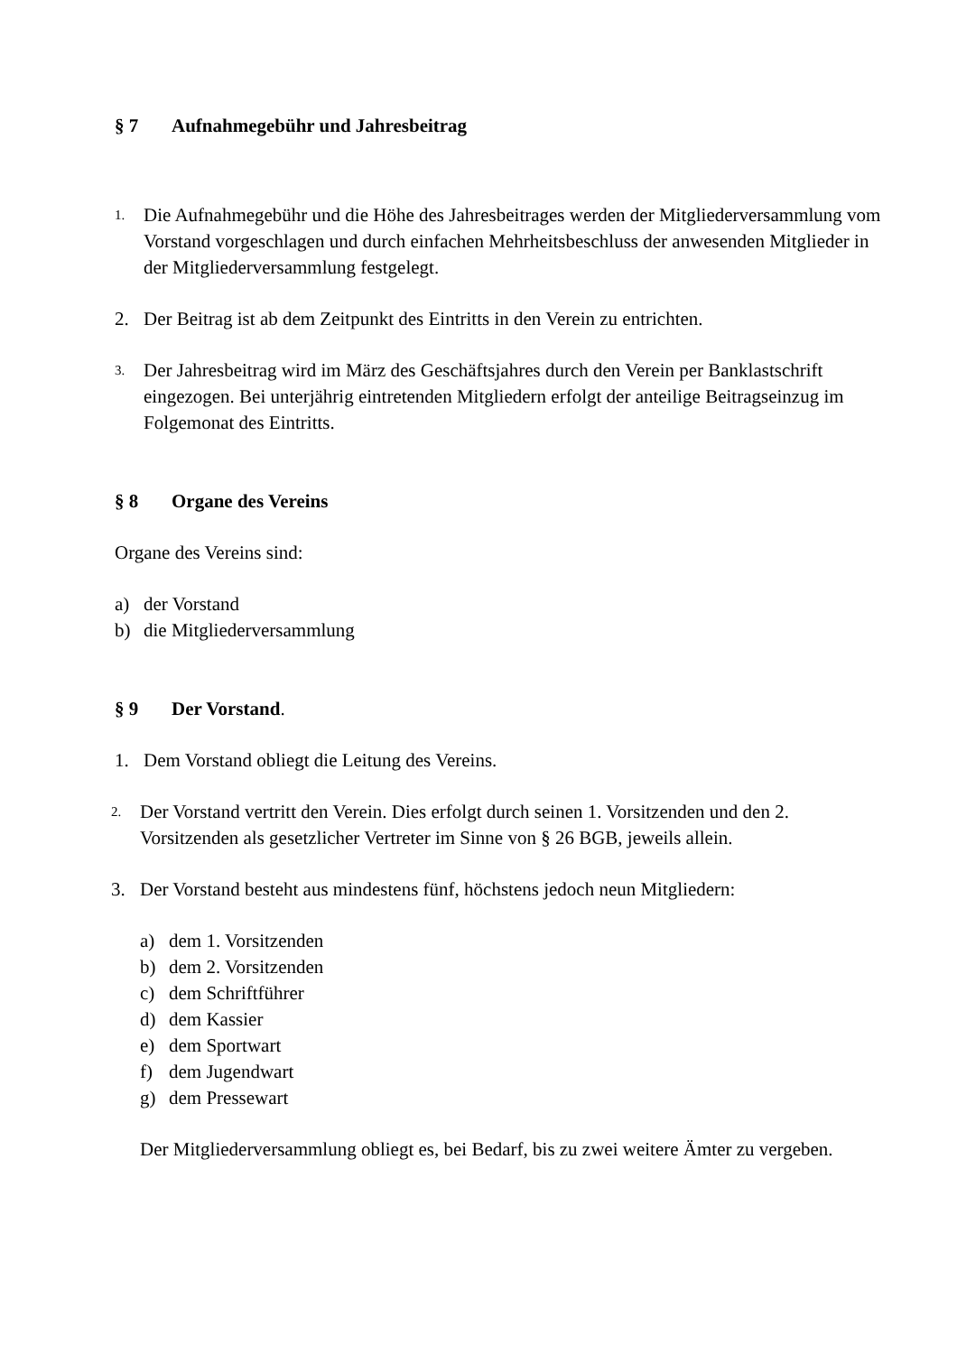§ 7 Aufnahmegebühr und Jahresbeitrag
1.
Die Aufnahmegebühr und die Höhe des Jahresbeitrages werden der Mitgliederversammlung vom Vorstand vorgeschlagen und durch einfachen Mehrheitsbeschluss der anwesenden Mitglieder in der Mitgliederversammlung festgelegt.
2. Der Beitrag ist ab dem Zeitpunkt des Eintritts in den Verein zu entrichten.
3.
Der Jahresbeitrag wird im März des Geschäftsjahres durch den Verein per Banklastschrift eingezogen. Bei unterjährig eintretenden Mitgliedern erfolgt der anteilige Beitragseinzug im Folgemonat des Eintritts.
§ 8 Organe des Vereins
Organe des Vereins sind:
a) der Vorstand
b) die Mitgliederversammlung
§ 9 Der Vorstand.
1. Dem Vorstand obliegt die Leitung des Vereins.
2.
Der Vorstand vertritt den Verein. Dies erfolgt durch seinen 1. Vorsitzenden und den 2. Vorsitzenden als gesetzlicher Vertreter im Sinne von § 26 BGB, jeweils allein.
3. Der Vorstand besteht aus mindestens fünf, höchstens jedoch neun Mitgliedern:
a) dem 1. Vorsitzenden
b) dem 2. Vorsitzenden
c) dem Schriftführer
d) dem Kassier
e) dem Sportwart
f) dem Jugendwart
g) dem Pressewart
Der Mitgliederversammlung obliegt es, bei Bedarf, bis zu zwei weitere Ämter zu vergeben.